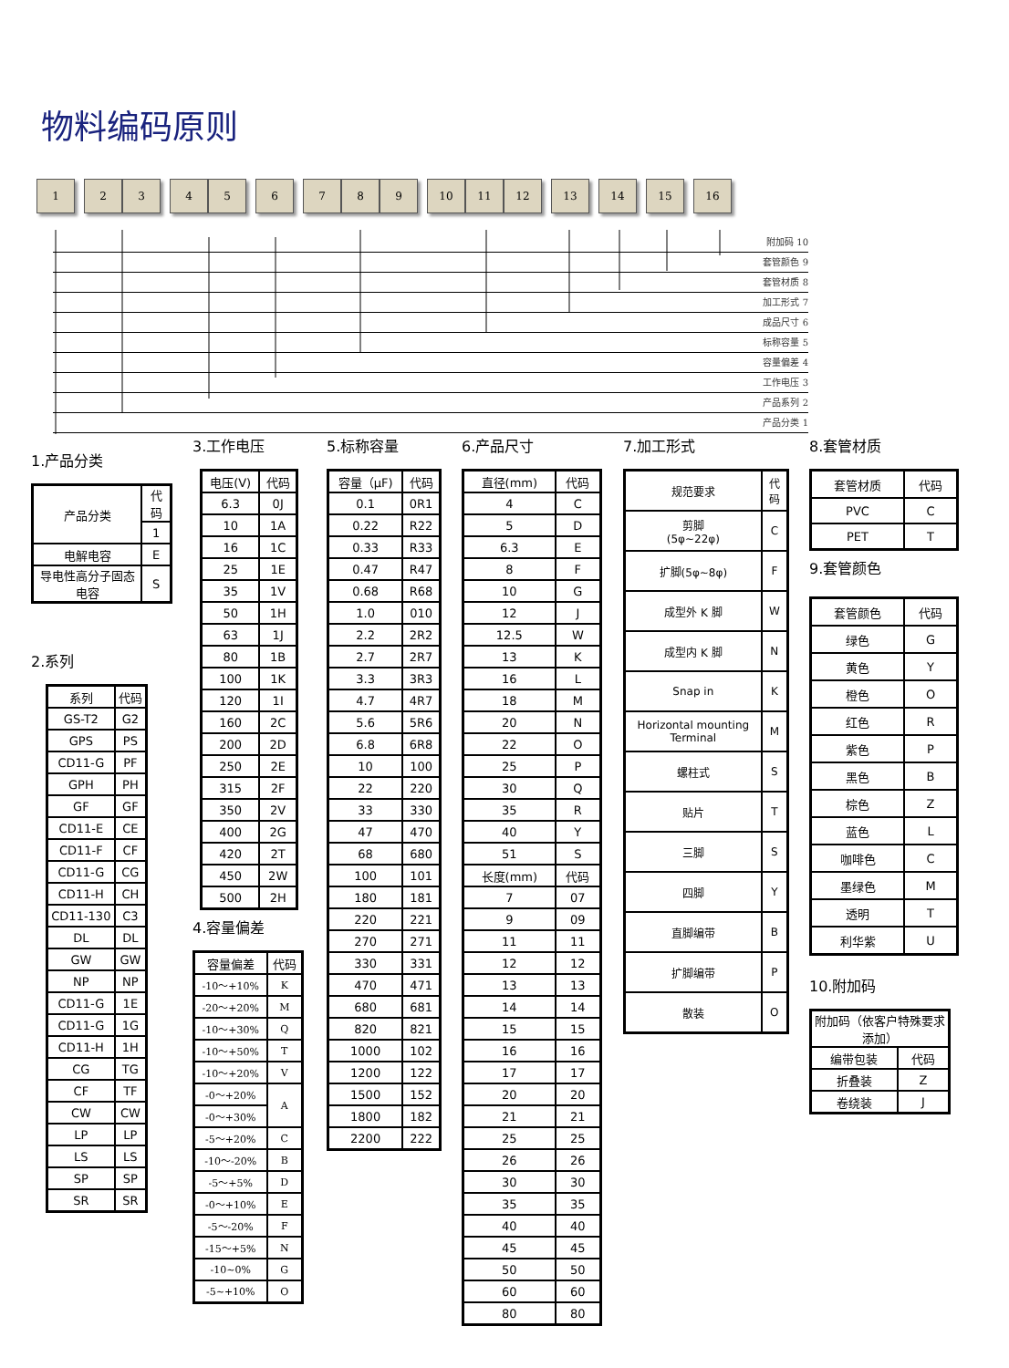物料编码原则
1 2 3 4 5 6 7 8 9 10 11 12 13 14 15 16
附加码 10
套管颜色 9
套管材质 8
加工形式 7
成品尺寸 6
标称容量 5
容量偏差 4
工作电压 3
产品系列 2
产品分类 1
1.产品分类
| 产品分类 | 代码 |
| | 1 |
| 电解电容 | E |
| 导电性高分子固态电容 | S |
2.系列
| 系列 | 代码 |
| GS-T2 | G2 |
| GPS | PS |
| CD11-G | PF |
| GPH | PH |
| GF | GF |
| CD11-E | CE |
| CD11-F | CF |
| CD11-G | CG |
| CD11-H | CH |
| CD11-130 | C3 |
| DL | DL |
| GW | GW |
| NP | NP |
| CD11-G | 1E |
| CD11-G | 1G |
| CD11-H | 1H |
| CG | TG |
| CF | TF |
| CW | CW |
| LP | LP |
| LS | LS |
| SP | SP |
| SR | SR |
3.工作电压
| 电压(V) | 代码 |
| 6.3 | 0J |
| 10 | 1A |
| 16 | 1C |
| 25 | 1E |
| 35 | 1V |
| 50 | 1H |
| 63 | 1J |
| 80 | 1B |
| 100 | 1K |
| 120 | 1I |
| 160 | 2C |
| 200 | 2D |
| 250 | 2E |
| 315 | 2F |
| 350 | 2V |
| 400 | 2G |
| 420 | 2T |
| 450 | 2W |
| 500 | 2H |
4.容量偏差
| 容量偏差 | 代码 |
| -10～+10% | K |
| -20～+20% | M |
| -10～+30% | Q |
| -10～+50% | T |
| -10～+20% | V |
| -0～+20% | A |
| -0～+30% | |
| -5～+20% | C |
| -10～-20% | B |
| -5～+5% | D |
| -0～+10% | E |
| -5～-20% | F |
| -15～+5% | N |
| -10~0% | G |
| -5~+10% | O |
5.标称容量
| 容量（μF) | 代码 |
| 0.1 | 0R1 |
| 0.22 | R22 |
| 0.33 | R33 |
| 0.47 | R47 |
| 0.68 | R68 |
| 1.0 | 010 |
| 2.2 | 2R2 |
| 2.7 | 2R7 |
| 3.3 | 3R3 |
| 4.7 | 4R7 |
| 5.6 | 5R6 |
| 6.8 | 6R8 |
| 10 | 100 |
| 22 | 220 |
| 33 | 330 |
| 47 | 470 |
| 68 | 680 |
| 100 | 101 |
| 180 | 181 |
| 220 | 221 |
| 270 | 271 |
| 330 | 331 |
| 470 | 471 |
| 680 | 681 |
| 820 | 821 |
| 1000 | 102 |
| 1200 | 122 |
| 1500 | 152 |
| 1800 | 182 |
| 2200 | 222 |
6.产品尺寸
| 直径(mm) | 代码 |
| 4 | C |
| 5 | D |
| 6.3 | E |
| 8 | F |
| 10 | G |
| 12 | J |
| 12.5 | W |
| 13 | K |
| 16 | L |
| 18 | M |
| 20 | N |
| 22 | O |
| 25 | P |
| 30 | Q |
| 35 | R |
| 40 | Y |
| 51 | S |
| 长度(mm) | 代码 |
| 7 | 07 |
| 9 | 09 |
| 11 | 11 |
| 12 | 12 |
| 13 | 13 |
| 14 | 14 |
| 15 | 15 |
| 16 | 16 |
| 17 | 17 |
| 20 | 20 |
| 21 | 21 |
| 25 | 25 |
| 26 | 26 |
| 30 | 30 |
| 35 | 35 |
| 40 | 40 |
| 45 | 45 |
| 50 | 50 |
| 60 | 60 |
| 80 | 80 |
7.加工形式
| 规范要求 | 代码 |
| 剪脚 (5φ~22φ) | C |
| 扩脚(5φ~8φ) | F |
| 成型外 K 脚 | W |
| 成型内 K 脚 | N |
| Snap in | K |
| Horizontal mounting Terminal | M |
| 螺柱式 | S |
| 贴片 | T |
| 三脚 | S |
| 四脚 | Y |
| 直脚编带 | B |
| 扩脚编带 | P |
| 散装 | O |
8.套管材质
| 套管材质 | 代码 |
| PVC | C |
| PET | T |
9.套管颜色
| 套管颜色 | 代码 |
| 绿色 | G |
| 黄色 | Y |
| 橙色 | O |
| 红色 | R |
| 紫色 | P |
| 黑色 | B |
| 棕色 | Z |
| 蓝色 | L |
| 咖啡色 | C |
| 墨绿色 | M |
| 透明 | T |
| 利华紫 | U |
10.附加码
| 附加码（依客户特殊要求添加） | |
| 编带包装 | 代码 |
| 折叠装 | Z |
| 卷绕装 | J |